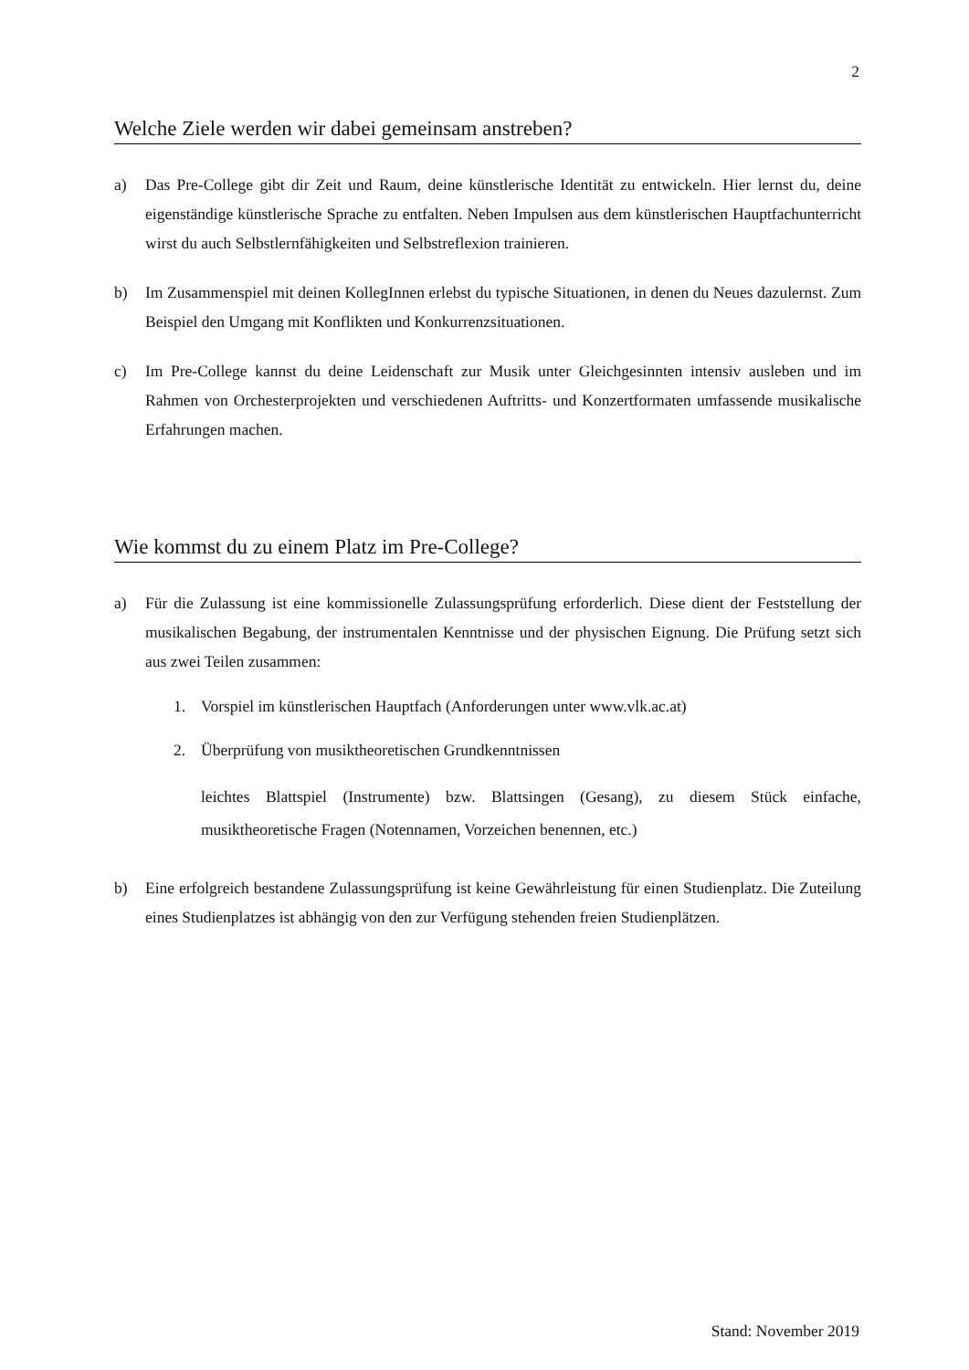2
Welche Ziele werden wir dabei gemeinsam anstreben?
a) Das Pre-College gibt dir Zeit und Raum, deine künstlerische Identität zu entwickeln. Hier lernst du, deine eigenständige künstlerische Sprache zu entfalten. Neben Impulsen aus dem künstlerischen Hauptfachunterricht wirst du auch Selbstlernfähigkeiten und Selbstreflexion trainieren.
b) Im Zusammenspiel mit deinen KollegInnen erlebst du typische Situationen, in denen du Neues dazulernst. Zum Beispiel den Umgang mit Konflikten und Konkurrenzsituationen.
c) Im Pre-College kannst du deine Leidenschaft zur Musik unter Gleichgesinnten intensiv ausleben und im Rahmen von Orchesterprojekten und verschiedenen Auftritts- und Konzertformaten umfassende musikalische Erfahrungen machen.
Wie kommst du zu einem Platz im Pre-College?
a) Für die Zulassung ist eine kommissionelle Zulassungsprüfung erforderlich. Diese dient der Feststellung der musikalischen Begabung, der instrumentalen Kenntnisse und der physischen Eignung. Die Prüfung setzt sich aus zwei Teilen zusammen:
1. Vorspiel im künstlerischen Hauptfach (Anforderungen unter www.vlk.ac.at)
2. Überprüfung von musiktheoretischen Grundkenntnissen
leichtes Blattspiel (Instrumente) bzw. Blattsingen (Gesang), zu diesem Stück einfache, musiktheoretische Fragen (Notennamen, Vorzeichen benennen, etc.)
b) Eine erfolgreich bestandene Zulassungsprüfung ist keine Gewährleistung für einen Studienplatz. Die Zuteilung eines Studienplatzes ist abhängig von den zur Verfügung stehenden freien Studienplätzen.
Stand: November 2019